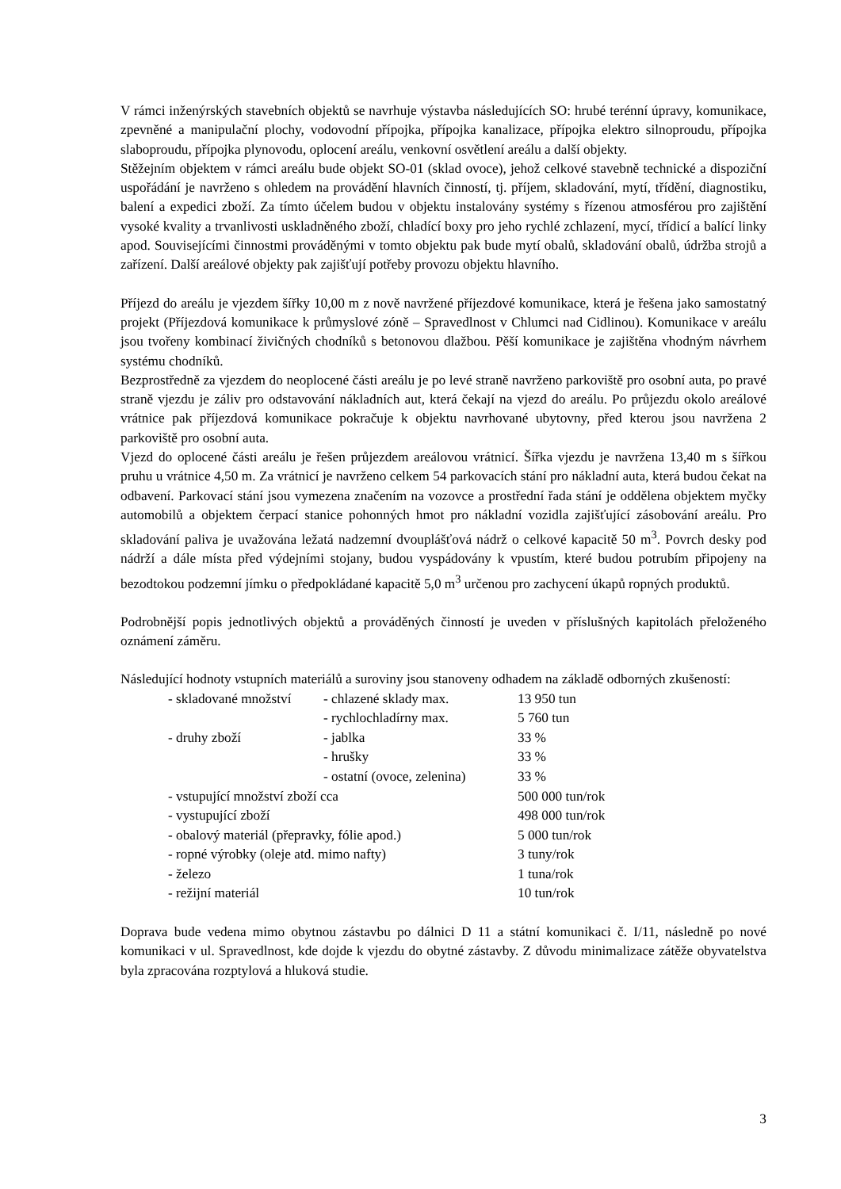V rámci inženýrských stavebních objektů se navrhuje výstavba následujících SO: hrubé terénní úpravy, komunikace, zpevněné a manipulační plochy, vodovodní přípojka, přípojka kanalizace, přípojka elektro silnoproudu, přípojka slaboproudu, přípojka plynovodu, oplocení areálu, venkovní osvětlení areálu a další objekty.
Stěžejním objektem v rámci areálu bude objekt SO-01 (sklad ovoce), jehož celkové stavebně technické a dispoziční uspořádání je navrženo s ohledem na provádění hlavních činností, tj. příjem, skladování, mytí, třídění, diagnostiku, balení a expedici zboží. Za tímto účelem budou v objektu instalovány systémy s řízenou atmosférou pro zajištění vysoké kvality a trvanlivosti uskladněného zboží, chladící boxy pro jeho rychlé zchlazení, mycí, třídicí a balící linky apod. Souvisejícími činnostmi prováděnými v tomto objektu pak bude mytí obalů, skladování obalů, údržba strojů a zařízení. Další areálové objekty pak zajišťují potřeby provozu objektu hlavního.
Příjezd do areálu je vjezdem šířky 10,00 m z nově navržené příjezdové komunikace, která je řešena jako samostatný projekt (Příjezdová komunikace k průmyslové zóně – Spravedlnost v Chlumci nad Cidlinou). Komunikace v areálu jsou tvořeny kombinací živičných chodníků s betonovou dlažbou. Pěší komunikace je zajištěna vhodným návrhem systému chodníků.
Bezprostředně za vjezdem do neoplocené části areálu je po levé straně navrženo parkoviště pro osobní auta, po pravé straně vjezdu je záliv pro odstavování nákladních aut, která čekají na vjezd do areálu. Po průjezdu okolo areálové vrátnice pak příjezdová komunikace pokračuje k objektu navrhované ubytovny, před kterou jsou navržena 2 parkoviště pro osobní auta.
Vjezd do oplocené části areálu je řešen průjezdem areálovou vrátnicí. Šířka vjezdu je navržena 13,40 m s šířkou pruhu u vrátnice 4,50 m. Za vrátnicí je navrženo celkem 54 parkovacích stání pro nákladní auta, která budou čekat na odbavení. Parkovací stání jsou vymezena značením na vozovce a prostřední řada stání je oddělena objektem myčky automobilů a objektem čerpací stanice pohonných hmot pro nákladní vozidla zajišťující zásobování areálu. Pro skladování paliva je uvažována ležatá nadzemní dvouplášťová nádrž o celkové kapacitě 50 m<sup>3</sup>. Povrch desky pod nádrží a dále místa před výdejními stojany, budou vyspádovány k vpustím, které budou potrubím připojeny na bezodtokou podzemní jímku o předpokládané kapacitě 5,0 m<sup>3</sup> určenou pro zachycení úkapů ropných produktů.
Podrobnější popis jednotlivých objektů a prováděných činností je uveden v příslušných kapitolách přeloženého oznámení záměru.
Následující hodnoty vstupních materiálů a suroviny jsou stanoveny odhadem na základě odborných zkušeností:
| - skladované množství | - chlazené sklady max. | 13 950 tun |
| | - rychlochladírny max. | 5 760 tun |
| - druhy zboží | - jablka | 33 % |
| | - hrušky | 33 % |
| | - ostatní (ovoce, zelenina) | 33 % |
| - vstupující množství zboží cca | | 500 000 tun/rok |
| - vystupující zboží | | 498 000 tun/rok |
| - obalový materiál (přepravky, fólie apod.) | | 5 000 tun/rok |
| - ropné výrobky (oleje atd. mimo nafty) | | 3 tuny/rok |
| - železo | | 1 tuna/rok |
| - režijní materiál | | 10 tun/rok |
Doprava bude vedena mimo obytnou zástavbu po dálnici D 11 a státní komunikaci č. I/11, následně po nové komunikaci v ul. Spravedlnost, kde dojde k vjezdu do obytné zástavby. Z důvodu minimalizace zátěže obyvatelstva byla zpracována rozptylová a hluková studie.
3